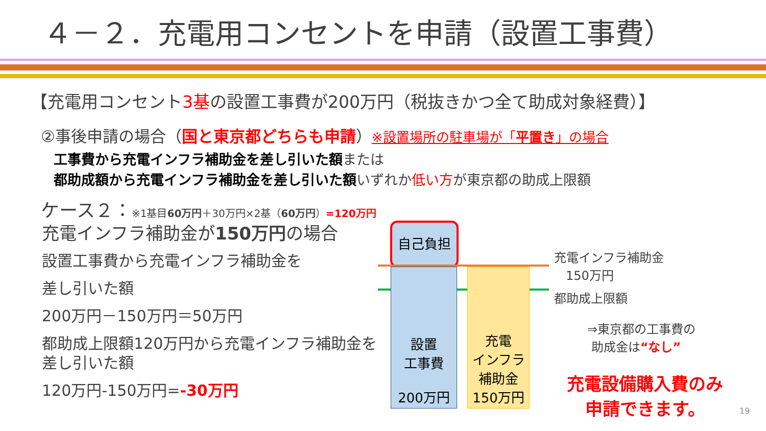４－２．充電用コンセントを申請（設置工事費）
【充電用コンセント3基の設置工事費が200万円（税抜きかつ全て助成対象経費）】
②事後申請の場合（国と東京都どちらも申請）※設置場所の駐車場が「平置き」の場合
工事費から充電インフラ補助金を差し引いた額または
都助成額から充電インフラ補助金を差し引いた額いずれか低い方が東京都の助成上限額
ケース２：※1基目60万円＋30万円×2基（60万円）=120万円
充電インフラ補助金が150万円の場合
設置工事費から充電インフラ補助金を
差し引いた額
200万円－150万円＝50万円
都助成上限額120万円から充電インフラ補助金を差し引いた額
120万円-150万円=-30万円
自己負担
設置
工事費
200万円
充電
インフラ
補助金
150万円
充電インフラ補助金
150万円
都助成上限額
⇒東京都の工事費の
助成金は“なし”
充電設備購入費のみ
申請できます。
19